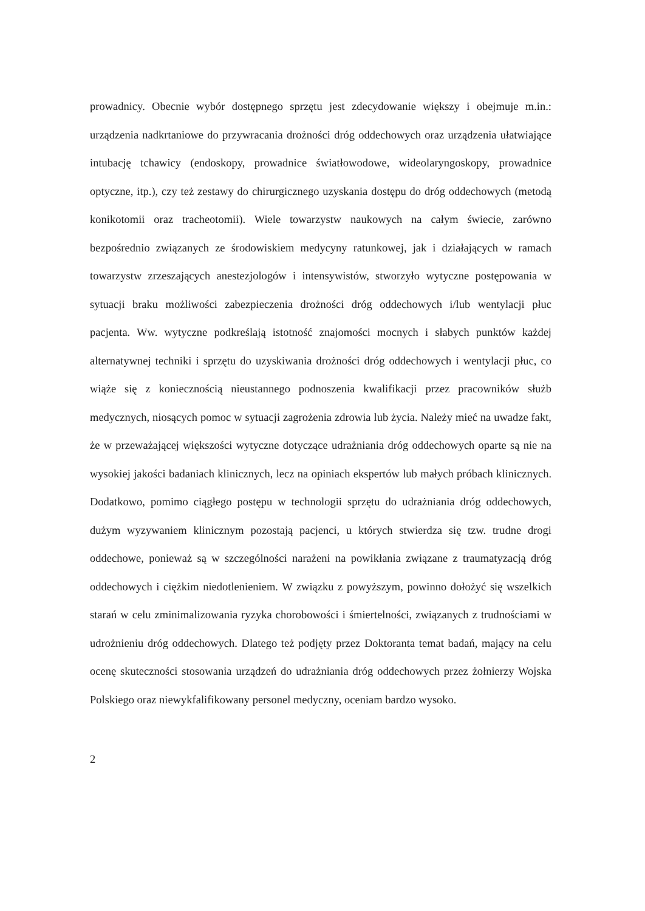prowadnicy. Obecnie wybór dostępnego sprzętu jest zdecydowanie większy i obejmuje m.in.: urządzenia nadkrtaniowe do przywracania drożności dróg oddechowych oraz urządzenia ułatwiające intubację tchawicy (endoskopy, prowadnice światłowodowe, wideolaryngoskopy, prowadnice optyczne, itp.), czy też zestawy do chirurgicznego uzyskania dostępu do dróg oddechowych (metodą konikotomii oraz tracheotomii). Wiele towarzystw naukowych na całym świecie, zarówno bezpośrednio związanych ze środowiskiem medycyny ratunkowej, jak i działających w ramach towarzystw zrzeszających anestezjologów i intensywistów, stworzyło wytyczne postępowania w sytuacji braku możliwości zabezpieczenia drożności dróg oddechowych i/lub wentylacji płuc pacjenta. Ww. wytyczne podkreślają istotność znajomości mocnych i słabych punktów każdej alternatywnej techniki i sprzętu do uzyskiwania drożności dróg oddechowych i wentylacji płuc, co wiąże się z koniecznością nieustannego podnoszenia kwalifikacji przez pracowników służb medycznych, niosących pomoc w sytuacji zagrożenia zdrowia lub życia. Należy mieć na uwadze fakt, że w przeważającej większości wytyczne dotyczące udrażniania dróg oddechowych oparte są nie na wysokiej jakości badaniach klinicznych, lecz na opiniach ekspertów lub małych próbach klinicznych. Dodatkowo, pomimo ciągłego postępu w technologii sprzętu do udrażniania dróg oddechowych, dużym wyzywaniem klinicznym pozostają pacjenci, u których stwierdza się tzw. trudne drogi oddechowe, ponieważ są w szczególności narażeni na powikłania związane z traumatyzacją dróg oddechowych i ciężkim niedotlenieniem. W związku z powyższym, powinno dołożyć się wszelkich starań w celu zminimalizowania ryzyka chorobowości i śmiertelności, związanych z trudnościami w udrożnieniu dróg oddechowych. Dlatego też podjęty przez Doktoranta temat badań, mający na celu ocenę skuteczności stosowania urządzeń do udrażniania dróg oddechowych przez żołnierzy Wojska Polskiego oraz niewykfalifikowany personel medyczny, oceniam bardzo wysoko.
2